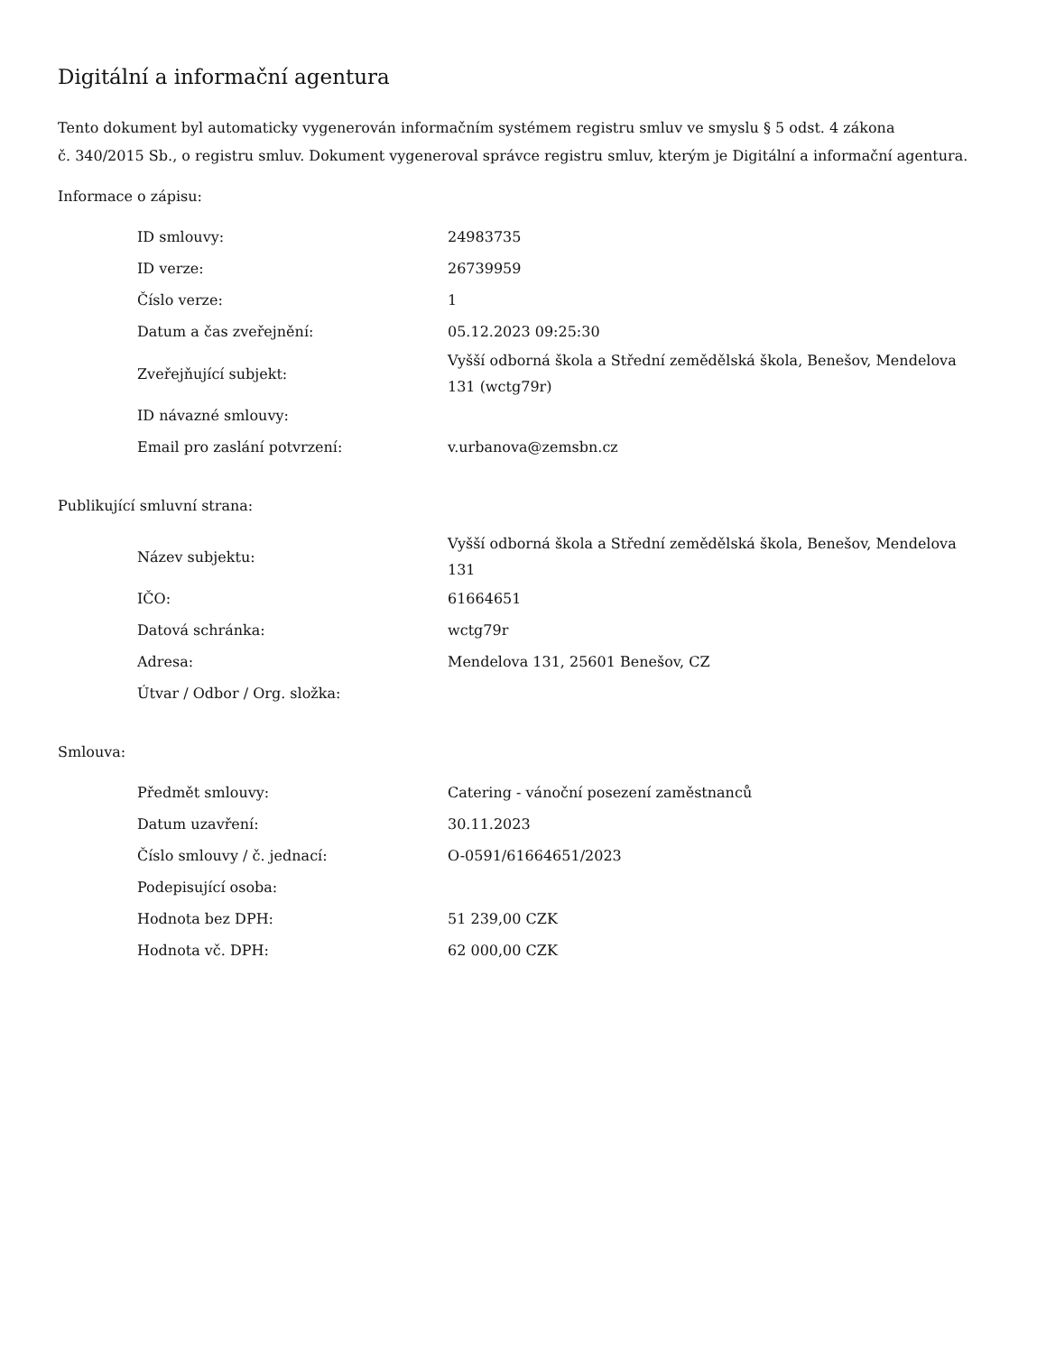Digitální a informační agentura
Tento dokument byl automaticky vygenerován informačním systémem registru smluv ve smyslu § 5 odst. 4 zákona
č. 340/2015 Sb., o registru smluv. Dokument vygeneroval správce registru smluv, kterým je Digitální a informační agentura.
Informace o zápisu:
| ID smlouvy: | 24983735 |
| ID verze: | 26739959 |
| Číslo verze: | 1 |
| Datum a čas zveřejnění: | 05.12.2023 09:25:30 |
| Zveřejňující subjekt: | Vyšší odborná škola a Střední zemědělská škola, Benešov, Mendelova 131 (wctg79r) |
| ID návazné smlouvy: | |
| Email pro zaslání potvrzení: | v.urbanova@zemsbn.cz |
Publikující smluvní strana:
| Název subjektu: | Vyšší odborná škola a Střední zemědělská škola, Benešov, Mendelova 131 |
| IČO: | 61664651 |
| Datová schránka: | wctg79r |
| Adresa: | Mendelova 131, 25601 Benešov, CZ |
| Útvar / Odbor / Org. složka: | |
Smlouva:
| Předmět smlouvy: | Catering - vánoční posezení zaměstnanců |
| Datum uzavření: | 30.11.2023 |
| Číslo smlouvy / č. jednací: | O-0591/61664651/2023 |
| Podepisující osoba: | |
| Hodnota bez DPH: | 51 239,00 CZK |
| Hodnota vč. DPH: | 62 000,00 CZK |